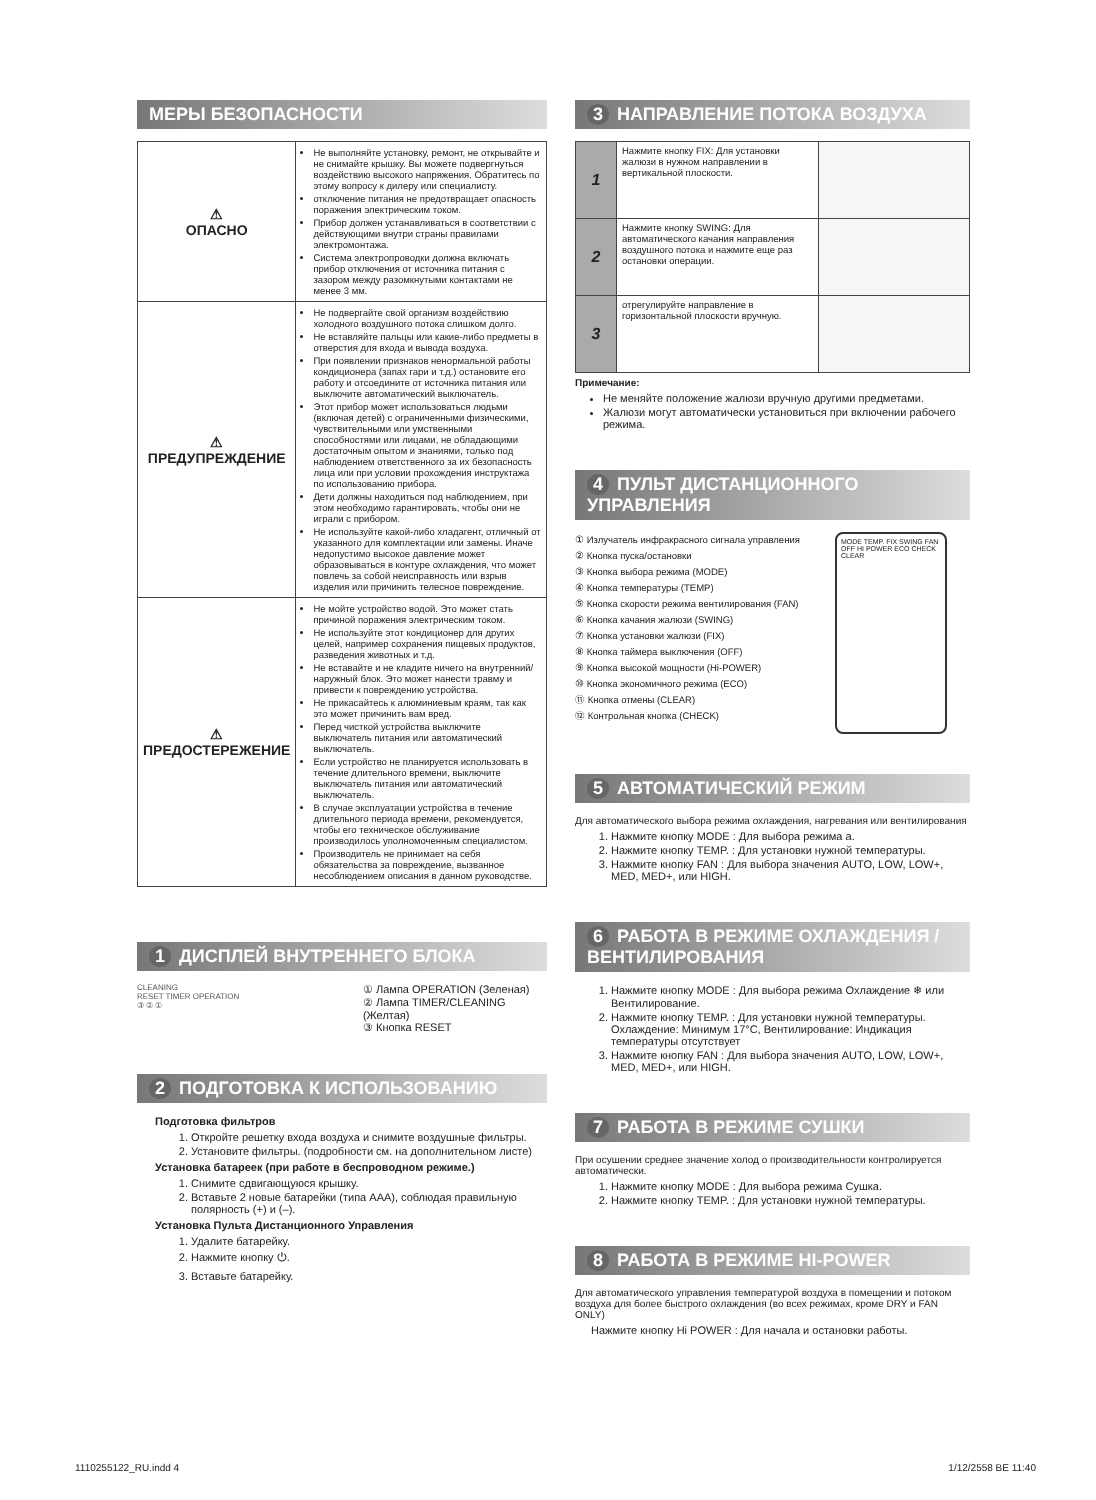МЕРЫ БЕЗОПАСНОСТИ
| ⚠ ОПАСНО | Не выполняйте установку, ремонт, не открывайте и не снимайте крышку. Вы можете подвергнуться воздействию высокого напряжения. Обратитесь по этому вопросу к дилеру или специалисту. отключение питания не предотвращает опасность поражения электрическим током. Прибор должен устанавливаться в соответствии с действующими внутри страны правилами электромонтажа. Система электропроводки должна включать прибор отключения от источника питания с зазором между разомкнутыми контактами не менее 3 мм. |
| ⚠ ПРЕДУПРЕЖДЕНИЕ | Не подвергайте свой организм воздействию холодного воздушного потока слишком долго. Не вставляйте пальцы или какие-либо предметы в отверстия для входа и вывода воздуха. При появлении признаков ненормальной работы кондиционера (запах гари и т.д.) остановите его работу и отсоедините от источника питания или выключите автоматический выключатель. Этот прибор может использоваться людьми (включая детей) с ограниченными физическими, чувствительными или умственными способностями или лицами, не обладающими достаточным опытом и знаниями, только под наблюдением ответственного за их безопасность лица или при условии прохождения инструктажа по использованию прибора. Дети должны находиться под наблюдением, при этом необходимо гарантировать, чтобы они не играли с прибором. Не используйте какой-либо хладагент, отличный от указанного для комплектации или замены. Иначе недопустимо высокое давление может образовываться в контуре охлаждения, что может повлечь за собой неисправность или взрыв изделия или причинить телесное повреждение. |
| ⚠ ПРЕДОСТЕРЕЖЕНИЕ | Не мойте устройство водой. Это может стать причиной поражения электрическим током. Не используйте этот кондиционер для других целей, например сохранения пищевых продуктов, разведения животных и т.д. Не вставайте и не кладите ничего на внутренний/наружный блок. Это может нанести травму и привести к повреждению устройства. Не прикасайтесь к алюминиевым краям, так как это может причинить вам вред. Перед чисткой устройства выключите выключатель питания или автоматический выключатель. Если устройство не планируется использовать в течение длительного времени, выключите выключатель питания или автоматический выключатель. В случае эксплуатации устройства в течение длительного периода времени, рекомендуется, чтобы его техническое обслуживание производилось уполномоченным специалистом. Производитель не принимает на себя обязательства за повреждение, вызванное несоблюдением описания в данном руководстве. |
1 ДИСПЛЕЙ ВНУТРЕННЕГО БЛОКА
CLEANING
RESET TIMER OPERATION
③ ② ①
① Лампа OPERATION (Зеленая)
② Лампа TIMER/CLEANING (Желтая)
③ Кнопка RESET
2 ПОДГОТОВКА К ИСПОЛЬЗОВАНИЮ
Подготовка фильтров
1. Откройте решетку входа воздуха и снимите воздушные фильтры.
2. Установите фильтры. (подробности см. на дополнительном листе)
Установка батареек (при работе в беспроводном режиме.)
1. Снимите сдвигающуюся крышку.
2. Вставьте 2 новые батарейки (типа AAA), соблюдая правильную полярность (+) и (–).
Установка Пульта Дистанционного Управления
1. Удалите батарейку.
2. Нажмите кнопку ⏻.
3. Вставьте батарейку.
3 НАПРАВЛЕНИЕ ПОТОКА ВОЗДУХА
| 1 | Нажмите кнопку FIX: Для установки жалюзи в нужном направлении в вертикальной плоскости. | |
| 2 | Нажмите кнопку SWING: Для автоматического качания направления воздушного потока и нажмите еще раз остановки операции. | |
| 3 | отрегулируйте направление в горизонтальной плоскости вручную. | |
Примечание:
Не меняйте положение жалюзи вручную другими предметами.
Жалюзи могут автоматически установиться при включении рабочего режима.
4 ПУЛЬТ ДИСТАНЦИОННОГО УПРАВЛЕНИЯ
① Излучатель инфракрасного сигнала управления
② Кнопка пуска/остановки
③ Кнопка выбора режима (MODE)
④ Кнопка температуры (TEMP)
⑤ Кнопка скорости режима вентилирования (FAN)
⑥ Кнопка качания жалюзи (SWING)
⑦ Кнопка установки жалюзи (FIX)
⑧ Кнопка таймера выключения (OFF)
⑨ Кнопка высокой мощности (Hi-POWER)
⑩ Кнопка экономичного режима (ECO)
⑪ Кнопка отмены (CLEAR)
⑫ Контрольная кнопка (CHECK)
MODE TEMP. FIX SWING FAN OFF HI POWER ECO CHECK CLEAR
5 АВТОМАТИЧЕСКИЙ РЕЖИМ
Для автоматического выбора режима охлаждения, нагревания или вентилирования
1. Нажмите кнопку MODE : Для выбора режима a.
2. Нажмите кнопку TEMP. : Для установки нужной температуры.
3. Нажмите кнопку FAN : Для выбора значения AUTO, LOW, LOW+, MED, MED+, или HIGH.
6 РАБОТА В РЕЖИМЕ ОХЛАЖДЕНИЯ / ВЕНТИЛИРОВАНИЯ
1. Нажмите кнопку MODE : Для выбора режима Охлаждение ❄ или Вентилирование.
2. Нажмите кнопку TEMP. : Для установки нужной температуры. Охлаждение: Минимум 17°C, Вентилирование: Индикация температуры отсутствует
3. Нажмите кнопку FAN : Для выбора значения AUTO, LOW, LOW+, MED, MED+, или HIGH.
7 РАБОТА В РЕЖИМЕ СУШКИ
При осушении среднее значение холод о производительности контролируется автоматически.
1. Нажмите кнопку MODE : Для выбора режима Сушка.
2. Нажмите кнопку TEMP. : Для установки нужной температуры.
8 РАБОТА В РЕЖИМЕ HI-POWER
Для автоматического управления температурой воздуха в помещении и потоком воздуха для более быстрого охлаждения (во всех режимах, кроме DRY и FAN ONLY)
Нажмите кнопку Hi POWER : Для начала и остановки работы.
1110255122_RU.indd 4 1/12/2558 BE 11:40